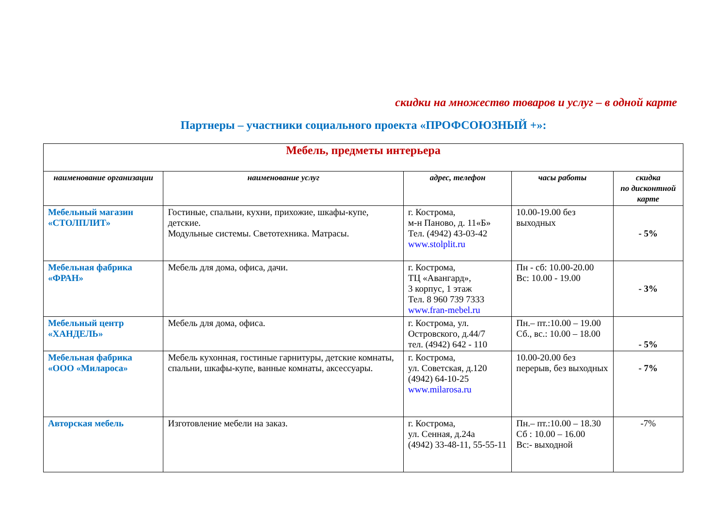скидки на множество товаров и услуг – в одной карте
Партнеры – участники социального проекта «ПРОФСОЮЗНЫЙ +»:
| Мебель, предметы интерьера | | | | |
| наименование организации | наименование услуг | адрес, телефон | часы работы | скидка по дисконтной карте |
| Мебельный магазин «СТОЛПЛИТ» | Гостиные, спальни, кухни, прихожие, шкафы-купе, детские. Модульные системы. Светотехника. Матрасы. | г. Кострома, м-н Паново, д. 11«Б» Тел. (4942) 43-03-42 www.stolplit.ru | 10.00-19.00 без выходных | - 5% |
| Мебельная фабрика «ФРАН» | Мебель для дома, офиса, дачи. | г. Кострома, ТЦ «Авангард», 3 корпус, 1 этаж Тел. 8 960 739 7333 www.fran-mebel.ru | Пн - сб: 10.00-20.00 Вс: 10.00 - 19.00 | - 3% |
| Мебельный центр «ХАНДЕЛЬ» | Мебель для дома, офиса. | г. Кострома, ул. Островского, д.44/7 тел. (4942) 642 - 110 | Пн.– пт.:10.00 – 19.00 Сб., вс.: 10.00 – 18.00 | - 5% |
| Мебельная фабрика «ООО «Милароса» | Мебель кухонная, гостиные гарнитуры, детские комнаты, спальни, шкафы-купе, ванные комнаты, аксессуары. | г. Кострома, ул. Советская, д.120 (4942) 64-10-25 www.milarosa.ru | 10.00-20.00 без перерыв, без выходных | - 7% |
| Авторская мебель | Изготовление мебели на заказ. | г. Кострома, ул. Сенная, д.24а (4942) 33-48-11, 55-55-11 | Пн.– пт.:10.00 – 18.30 Сб : 10.00 – 16.00 Вс:- выходной | -7% |